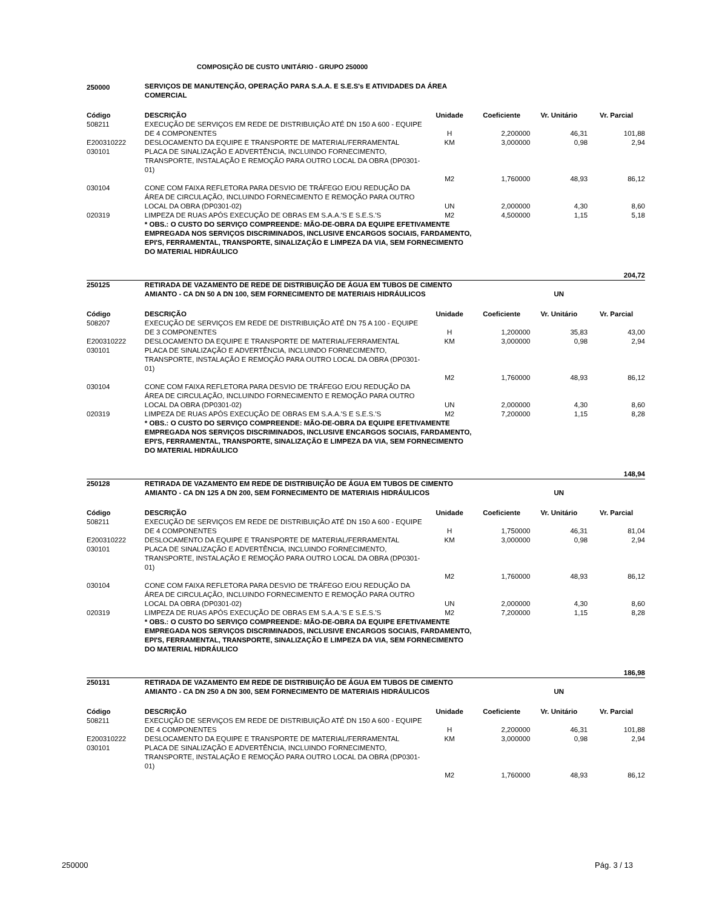COMPOSIÇÃO DE CUSTO UNITÁRIO - GRUPO 250000
| 250000 | SERVIÇOS DE MANUTENÇÃO, OPERAÇÃO PARA S.A.A. E S.E.S's E ATIVIDADES DA ÁREA COMERCIAL | | | | |
| Código | DESCRIÇÃO | Unidade | Coeficiente | Vr. Unitário | Vr. Parcial |
| 508211 | EXECUÇÃO DE SERVIÇOS EM REDE DE DISTRIBUIÇÃO ATÉ DN 150 A 600 - EQUIPE DE 4 COMPONENTES | H | 2,200000 | 46,31 | 101,88 |
| E200310222 | DESLOCAMENTO DA EQUIPE E TRANSPORTE DE MATERIAL/FERRAMENTAL | KM | 3,000000 | 0,98 | 2,94 |
| 030101 | PLACA DE SINALIZAÇÃO E ADVERTÊNCIA, INCLUINDO FORNECIMENTO, TRANSPORTE, INSTALAÇÃO E REMOÇÃO PARA OUTRO LOCAL DA OBRA (DP0301-01) | M2 | 1,760000 | 48,93 | 86,12 |
| 030104 | CONE COM FAIXA REFLETORA PARA DESVIO DE TRÁFEGO E/OU REDUÇÃO DA ÁREA DE CIRCULAÇÃO, INCLUINDO FORNECIMENTO E REMOÇÃO PARA OUTRO LOCAL DA OBRA (DP0301-02) | UN | 2,000000 | 4,30 | 8,60 |
| 020319 | LIMPEZA DE RUAS APÓS EXECUÇÃO DE OBRAS EM S.A.A.'S E S.E.S.'S | M2 | 4,500000 | 1,15 | 5,18 |
| | * OBS.: O CUSTO DO SERVIÇO COMPREENDE: MÃO-DE-OBRA DA EQUIPE EFETIVAMENTE EMPREGADA NOS SERVIÇOS DISCRIMINADOS, INCLUSIVE ENCARGOS SOCIAIS, FARDAMENTO, EPI'S, FERRAMENTAL, TRANSPORTE, SINALIZAÇÃO E LIMPEZA DA VIA, SEM FORNECIMENTO DO MATERIAL HIDRÁULICO | | | | |
| 204,72 | | | | | |
| 250125 | RETIRADA DE VAZAMENTO DE REDE DE DISTRIBUIÇÃO DE ÁGUA EM TUBOS DE CIMENTO AMIANTO - CA DN 50 A DN 100, SEM FORNECIMENTO DE MATERIAIS HIDRÁULICOS | | | UN | |
| Código | DESCRIÇÃO | Unidade | Coeficiente | Vr. Unitário | Vr. Parcial |
| 508207 | EXECUÇÃO DE SERVIÇOS EM REDE DE DISTRIBUIÇÃO ATÉ DN 75 A 100 - EQUIPE DE 3 COMPONENTES | H | 1,200000 | 35,83 | 43,00 |
| E200310222 | DESLOCAMENTO DA EQUIPE E TRANSPORTE DE MATERIAL/FERRAMENTAL | KM | 3,000000 | 0,98 | 2,94 |
| 030101 | PLACA DE SINALIZAÇÃO E ADVERTÊNCIA, INCLUINDO FORNECIMENTO, TRANSPORTE, INSTALAÇÃO E REMOÇÃO PARA OUTRO LOCAL DA OBRA (DP0301-01) | M2 | 1,760000 | 48,93 | 86,12 |
| 030104 | CONE COM FAIXA REFLETORA PARA DESVIO DE TRÁFEGO E/OU REDUÇÃO DA ÁREA DE CIRCULAÇÃO, INCLUINDO FORNECIMENTO E REMOÇÃO PARA OUTRO LOCAL DA OBRA (DP0301-02) | UN | 2,000000 | 4,30 | 8,60 |
| 020319 | LIMPEZA DE RUAS APÓS EXECUÇÃO DE OBRAS EM S.A.A.'S E S.E.S.'S | M2 | 7,200000 | 1,15 | 8,28 |
| | * OBS.: O CUSTO DO SERVIÇO COMPREENDE: MÃO-DE-OBRA DA EQUIPE EFETIVAMENTE EMPREGADA NOS SERVIÇOS DISCRIMINADOS, INCLUSIVE ENCARGOS SOCIAIS, FARDAMENTO, EPI'S, FERRAMENTAL, TRANSPORTE, SINALIZAÇÃO E LIMPEZA DA VIA, SEM FORNECIMENTO DO MATERIAL HIDRÁULICO | | | | |
| 148,94 | | | | | |
| 250128 | RETIRADA DE VAZAMENTO EM REDE DE DISTRIBUIÇÃO DE ÁGUA EM TUBOS DE CIMENTO AMIANTO - CA DN 125 A DN 200, SEM FORNECIMENTO DE MATERIAIS HIDRÁULICOS | | | UN | |
| Código | DESCRIÇÃO | Unidade | Coeficiente | Vr. Unitário | Vr. Parcial |
| 508211 | EXECUÇÃO DE SERVIÇOS EM REDE DE DISTRIBUIÇÃO ATÉ DN 150 A 600 - EQUIPE DE 4 COMPONENTES | H | 1,750000 | 46,31 | 81,04 |
| E200310222 | DESLOCAMENTO DA EQUIPE E TRANSPORTE DE MATERIAL/FERRAMENTAL | KM | 3,000000 | 0,98 | 2,94 |
| 030101 | PLACA DE SINALIZAÇÃO E ADVERTÊNCIA, INCLUINDO FORNECIMENTO, TRANSPORTE, INSTALAÇÃO E REMOÇÃO PARA OUTRO LOCAL DA OBRA (DP0301-01) | M2 | 1,760000 | 48,93 | 86,12 |
| 030104 | CONE COM FAIXA REFLETORA PARA DESVIO DE TRÁFEGO E/OU REDUÇÃO DA ÁREA DE CIRCULAÇÃO, INCLUINDO FORNECIMENTO E REMOÇÃO PARA OUTRO LOCAL DA OBRA (DP0301-02) | UN | 2,000000 | 4,30 | 8,60 |
| 020319 | LIMPEZA DE RUAS APÓS EXECUÇÃO DE OBRAS EM S.A.A.'S E S.E.S.'S | M2 | 7,200000 | 1,15 | 8,28 |
| | * OBS.: O CUSTO DO SERVIÇO COMPREENDE: MÃO-DE-OBRA DA EQUIPE EFETIVAMENTE EMPREGADA NOS SERVIÇOS DISCRIMINADOS, INCLUSIVE ENCARGOS SOCIAIS, FARDAMENTO, EPI'S, FERRAMENTAL, TRANSPORTE, SINALIZAÇÃO E LIMPEZA DA VIA, SEM FORNECIMENTO DO MATERIAL HIDRÁULICO | | | | |
| 186,98 | | | | | |
| 250131 | RETIRADA DE VAZAMENTO EM REDE DE DISTRIBUIÇÃO DE ÁGUA EM TUBOS DE CIMENTO AMIANTO - CA DN 250 A DN 300, SEM FORNECIMENTO DE MATERIAIS HIDRÁULICOS | | | UN | |
| Código | DESCRIÇÃO | Unidade | Coeficiente | Vr. Unitário | Vr. Parcial |
| 508211 | EXECUÇÃO DE SERVIÇOS EM REDE DE DISTRIBUIÇÃO ATÉ DN 150 A 600 - EQUIPE DE 4 COMPONENTES | H | 2,200000 | 46,31 | 101,88 |
| E200310222 | DESLOCAMENTO DA EQUIPE E TRANSPORTE DE MATERIAL/FERRAMENTAL | KM | 3,000000 | 0,98 | 2,94 |
| 030101 | PLACA DE SINALIZAÇÃO E ADVERTÊNCIA, INCLUINDO FORNECIMENTO, TRANSPORTE, INSTALAÇÃO E REMOÇÃO PARA OUTRO LOCAL DA OBRA (DP0301-01) | M2 | 1,760000 | 48,93 | 86,12 |
250000 Pág. 3 / 13